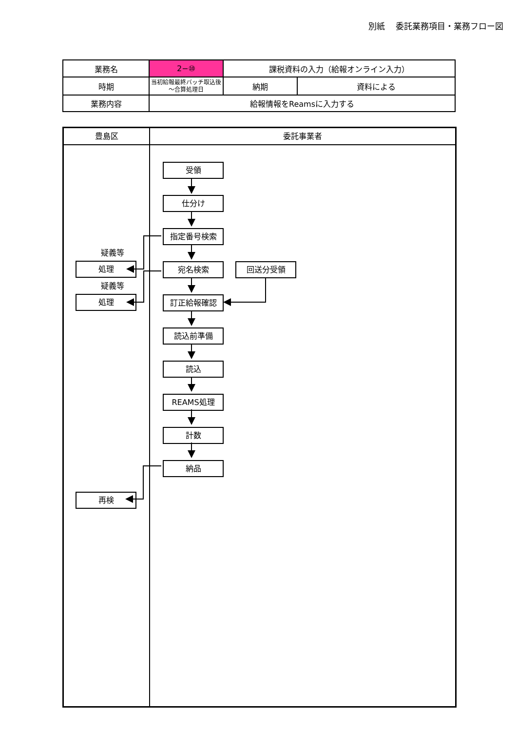別紙　 委託業務項目・業務フロー図
| 業務名 | 2−⑩ | 課税資料の入力（給報オンライン入力） | |
| 時期 | 当初給報最終バッチ取込後～合算処理日 | 納期 | 資料による |
| 業務内容 | 給報情報をReamsに入力する | | |
豊島区
疑義等
処理
疑義等
処理
再検
委託事業者
受領
仕分け
指定番号検索
宛名検索 回送分受領
訂正給報確認
読込前準備
読込
REAMS処理
計数
納品